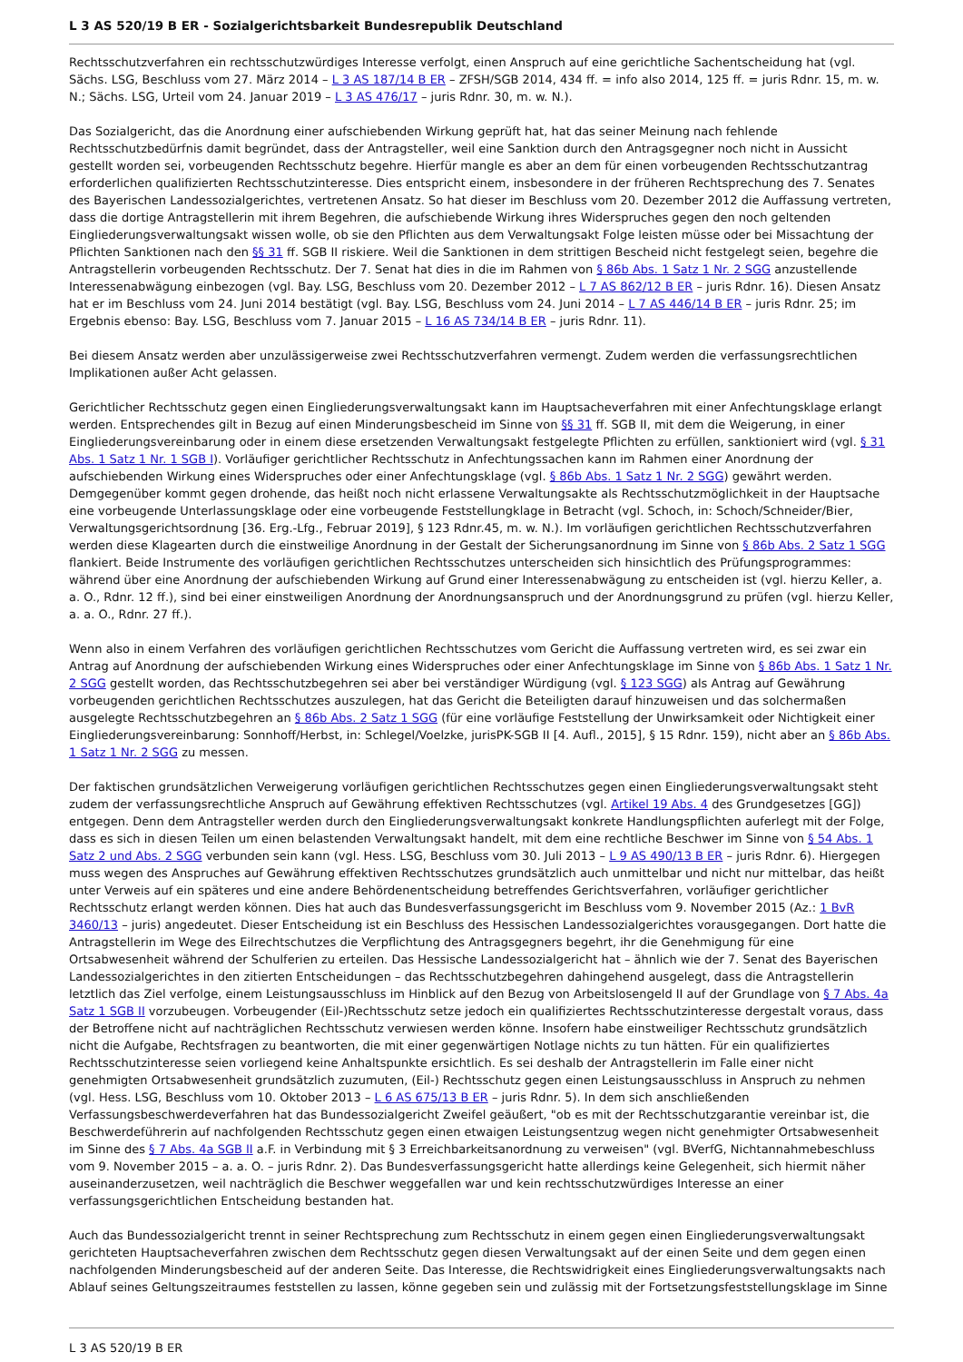L 3 AS 520/19 B ER - Sozialgerichtsbarkeit Bundesrepublik Deutschland
Rechtsschutzverfahren ein rechtsschutzwürdiges Interesse verfolgt, einen Anspruch auf eine gerichtliche Sachentscheidung hat (vgl. Sächs. LSG, Beschluss vom 27. März 2014 – L 3 AS 187/14 B ER – ZFSH/SGB 2014, 434 ff. = info also 2014, 125 ff. = juris Rdnr. 15, m. w. N.; Sächs. LSG, Urteil vom 24. Januar 2019 – L 3 AS 476/17 – juris Rdnr. 30, m. w. N.).
Das Sozialgericht, das die Anordnung einer aufschiebenden Wirkung geprüft hat, hat das seiner Meinung nach fehlende Rechtsschutzbedürfnis damit begründet, dass der Antragsteller, weil eine Sanktion durch den Antragsgegner noch nicht in Aussicht gestellt worden sei, vorbeugenden Rechtsschutz begehre. Hierfür mangle es aber an dem für einen vorbeugenden Rechtsschutzantrag erforderlichen qualifizierten Rechtsschutzinteresse. Dies entspricht einem, insbesondere in der früheren Rechtsprechung des 7. Senates des Bayerischen Landessozialgerichtes, vertretenen Ansatz. So hat dieser im Beschluss vom 20. Dezember 2012 die Auffassung vertreten, dass die dortige Antragstellerin mit ihrem Begehren, die aufschiebende Wirkung ihres Widerspruches gegen den noch geltenden Eingliederungsverwaltungsakt wissen wolle, ob sie den Pflichten aus dem Verwaltungsakt Folge leisten müsse oder bei Missachtung der Pflichten Sanktionen nach den §§ 31 ff. SGB II riskiere. Weil die Sanktionen in dem strittigen Bescheid nicht festgelegt seien, begehre die Antragstellerin vorbeugenden Rechtsschutz. Der 7. Senat hat dies in die im Rahmen von § 86b Abs. 1 Satz 1 Nr. 2 SGG anzustellende Interessenabwägung einbezogen (vgl. Bay. LSG, Beschluss vom 20. Dezember 2012 – L 7 AS 862/12 B ER – juris Rdnr. 16). Diesen Ansatz hat er im Beschluss vom 24. Juni 2014 bestätigt (vgl. Bay. LSG, Beschluss vom 24. Juni 2014 – L 7 AS 446/14 B ER – juris Rdnr. 25; im Ergebnis ebenso: Bay. LSG, Beschluss vom 7. Januar 2015 – L 16 AS 734/14 B ER – juris Rdnr. 11).
Bei diesem Ansatz werden aber unzulässigerweise zwei Rechtsschutzverfahren vermengt. Zudem werden die verfassungsrechtlichen Implikationen außer Acht gelassen.
Gerichtlicher Rechtsschutz gegen einen Eingliederungsverwaltungsakt kann im Hauptsacheverfahren mit einer Anfechtungsklage erlangt werden. Entsprechendes gilt in Bezug auf einen Minderungsbescheid im Sinne von §§ 31 ff. SGB II, mit dem die Weigerung, in einer Eingliederungsvereinbarung oder in einem diese ersetzenden Verwaltungsakt festgelegte Pflichten zu erfüllen, sanktioniert wird (vgl. § 31 Abs. 1 Satz 1 Nr. 1 SGB I). Vorläufiger gerichtlicher Rechtsschutz in Anfechtungssachen kann im Rahmen einer Anordnung der aufschiebenden Wirkung eines Widerspruches oder einer Anfechtungsklage (vgl. § 86b Abs. 1 Satz 1 Nr. 2 SGG) gewährt werden. Demgegenüber kommt gegen drohende, das heißt noch nicht erlassene Verwaltungsakte als Rechtsschutzmöglichkeit in der Hauptsache eine vorbeugende Unterlassungsklage oder eine vorbeugende Feststellungklage in Betracht (vgl. Schoch, in: Schoch/Schneider/Bier, Verwaltungsgerichtsordnung [36. Erg.-Lfg., Februar 2019], § 123 Rdnr.45, m. w. N.). Im vorläufigen gerichtlichen Rechtsschutzverfahren werden diese Klagearten durch die einstweilige Anordnung in der Gestalt der Sicherungsanordnung im Sinne von § 86b Abs. 2 Satz 1 SGG flankiert. Beide Instrumente des vorläufigen gerichtlichen Rechtsschutzes unterscheiden sich hinsichtlich des Prüfungsprogrammes: während über eine Anordnung der aufschiebenden Wirkung auf Grund einer Interessenabwägung zu entscheiden ist (vgl. hierzu Keller, a. a. O., Rdnr. 12 ff.), sind bei einer einstweiligen Anordnung der Anordnungsanspruch und der Anordnungsgrund zu prüfen (vgl. hierzu Keller, a. a. O., Rdnr. 27 ff.).
Wenn also in einem Verfahren des vorläufigen gerichtlichen Rechtsschutzes vom Gericht die Auffassung vertreten wird, es sei zwar ein Antrag auf Anordnung der aufschiebenden Wirkung eines Widerspruches oder einer Anfechtungsklage im Sinne von § 86b Abs. 1 Satz 1 Nr. 2 SGG gestellt worden, das Rechtsschutzbegehren sei aber bei verständiger Würdigung (vgl. § 123 SGG) als Antrag auf Gewährung vorbeugenden gerichtlichen Rechtsschutzes auszulegen, hat das Gericht die Beteiligten darauf hinzuweisen und das solchermaßen ausgelegte Rechtsschutzbegehren an § 86b Abs. 2 Satz 1 SGG (für eine vorläufige Feststellung der Unwirksamkeit oder Nichtigkeit einer Eingliederungsvereinbarung: Sonnhoff/Herbst, in: Schlegel/Voelzke, jurisPK-SGB II [4. Aufl., 2015], § 15 Rdnr. 159), nicht aber an § 86b Abs. 1 Satz 1 Nr. 2 SGG zu messen.
Der faktischen grundsätzlichen Verweigerung vorläufigen gerichtlichen Rechtsschutzes gegen einen Eingliederungsverwaltungsakt steht zudem der verfassungsrechtliche Anspruch auf Gewährung effektiven Rechtsschutzes (vgl. Artikel 19 Abs. 4 des Grundgesetzes [GG]) entgegen. Denn dem Antragsteller werden durch den Eingliederungsverwaltungsakt konkrete Handlungspflichten auferlegt mit der Folge, dass es sich in diesen Teilen um einen belastenden Verwaltungsakt handelt, mit dem eine rechtliche Beschwer im Sinne von § 54 Abs. 1 Satz 2 und Abs. 2 SGG verbunden sein kann (vgl. Hess. LSG, Beschluss vom 30. Juli 2013 – L 9 AS 490/13 B ER – juris Rdnr. 6). Hiergegen muss wegen des Anspruches auf Gewährung effektiven Rechtsschutzes grundsätzlich auch unmittelbar und nicht nur mittelbar, das heißt unter Verweis auf ein späteres und eine andere Behördenentscheidung betreffendes Gerichtsverfahren, vorläufiger gerichtlicher Rechtsschutz erlangt werden können. Dies hat auch das Bundesverfassungsgericht im Beschluss vom 9. November 2015 (Az.: 1 BvR 3460/13 – juris) angedeutet. Dieser Entscheidung ist ein Beschluss des Hessischen Landessozialgerichtes vorausgegangen. Dort hatte die Antragstellerin im Wege des Eilrechtschutzes die Verpflichtung des Antragsgegners begehrt, ihr die Genehmigung für eine Ortsabwesenheit während der Schulferien zu erteilen. Das Hessische Landessozialgericht hat – ähnlich wie der 7. Senat des Bayerischen Landessozialgerichtes in den zitierten Entscheidungen – das Rechtsschutzbegehren dahingehend ausgelegt, dass die Antragstellerin letztlich das Ziel verfolge, einem Leistungsausschluss im Hinblick auf den Bezug von Arbeitslosengeld II auf der Grundlage von § 7 Abs. 4a Satz 1 SGB II vorzubeugen. Vorbeugender (Eil-)Rechtsschutz setze jedoch ein qualifiziertes Rechtsschutzinteresse dergestalt voraus, dass der Betroffene nicht auf nachträglichen Rechtsschutz verwiesen werden könne. Insofern habe einstweiliger Rechtsschutz grundsätzlich nicht die Aufgabe, Rechtsfragen zu beantworten, die mit einer gegenwärtigen Notlage nichts zu tun hätten. Für ein qualifiziertes Rechtsschutzinteresse seien vorliegend keine Anhaltspunkte ersichtlich. Es sei deshalb der Antragstellerin im Falle einer nicht genehmigten Ortsabwesenheit grundsätzlich zuzumuten, (Eil-) Rechtsschutz gegen einen Leistungsausschluss in Anspruch zu nehmen (vgl. Hess. LSG, Beschluss vom 10. Oktober 2013 – L 6 AS 675/13 B ER – juris Rdnr. 5). In dem sich anschließenden Verfassungsbeschwerdeverfahren hat das Bundessozialgericht Zweifel geäußert, "ob es mit der Rechtsschutzgarantie vereinbar ist, die Beschwerdeführerin auf nachfolgenden Rechtsschutz gegen einen etwaigen Leistungsentzug wegen nicht genehmigter Ortsabwesenheit im Sinne des § 7 Abs. 4a SGB II a.F. in Verbindung mit § 3 Erreichbarkeitsanordnung zu verweisen" (vgl. BVerfG, Nichtannahmebeschluss vom 9. November 2015 – a. a. O. – juris Rdnr. 2). Das Bundesverfassungsgericht hatte allerdings keine Gelegenheit, sich hiermit näher auseinanderzusetzen, weil nachträglich die Beschwer weggefallen war und kein rechtsschutzwürdiges Interesse an einer verfassungsgerichtlichen Entscheidung bestanden hat.
Auch das Bundessozialgericht trennt in seiner Rechtsprechung zum Rechtsschutz in einem gegen einen Eingliederungsverwaltungsakt gerichteten Hauptsacheverfahren zwischen dem Rechtsschutz gegen diesen Verwaltungsakt auf der einen Seite und dem gegen einen nachfolgenden Minderungsbescheid auf der anderen Seite. Das Interesse, die Rechtswidrigkeit eines Eingliederungsverwaltungsakts nach Ablauf seines Geltungszeitraumes feststellen zu lassen, könne gegeben sein und zulässig mit der Fortsetzungsfeststellungsklage im Sinne
L 3 AS 520/19 B ER